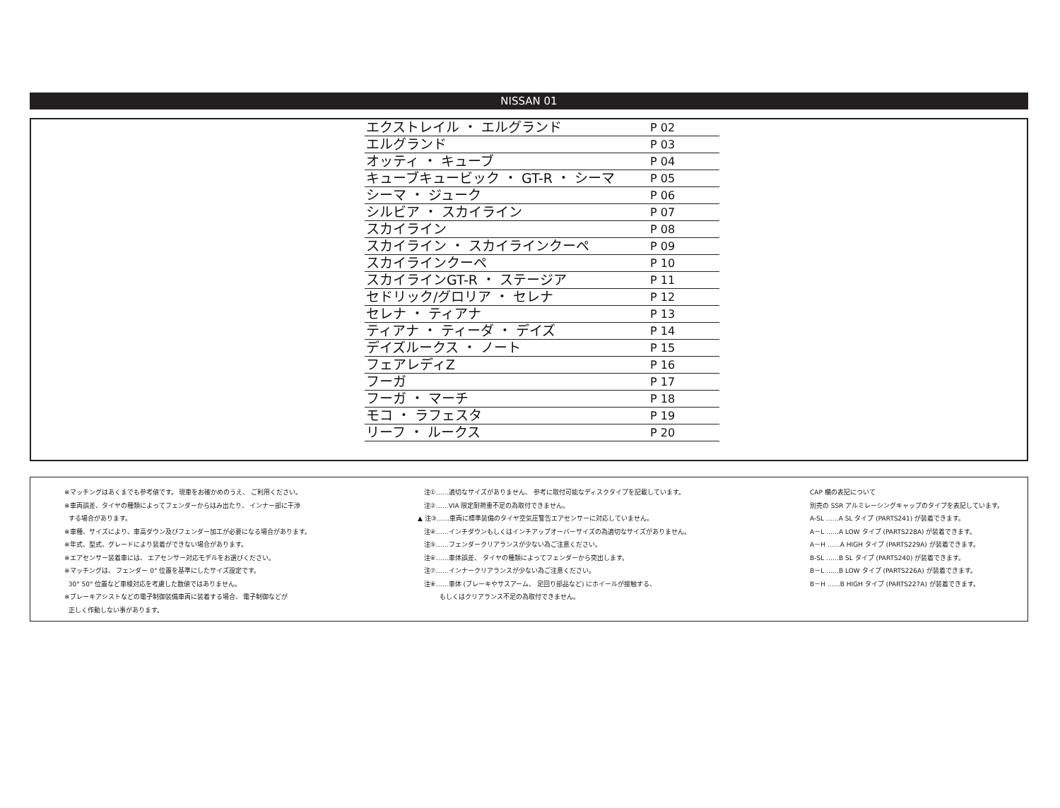NISSAN 01
| エクストレイル ・ エルグランド | P 02 |
| エルグランド | P 03 |
| オッティ ・ キューブ | P 04 |
| キューブキュービック ・ GT-R ・ シーマ | P 05 |
| シーマ ・ ジューク | P 06 |
| シルビア ・ スカイライン | P 07 |
| スカイライン | P 08 |
| スカイライン ・ スカイラインクーペ | P 09 |
| スカイラインクーペ | P 10 |
| スカイラインGT-R ・ ステージア | P 11 |
| セドリック/グロリア ・ セレナ | P 12 |
| セレナ ・ ティアナ | P 13 |
| ティアナ ・ ティーダ ・ デイズ | P 14 |
| デイズルークス ・ ノート | P 15 |
| フェアレディZ | P 16 |
| フーガ | P 17 |
| フーガ ・ マーチ | P 18 |
| モコ ・ ラフェスタ | P 19 |
| リーフ ・ ルークス | P 20 |
※マッチングはあくまでも参考値です。 現車をお確かめのうえ、 ご利用ください。
※車両誤差、タイヤの種類によってフェンダーからはみ出たり、 インナー部に干渉
する場合があります。
※車種、サイズにより、車高ダウン及びフェンダー加工が必要になる場合があります。
※年式、型式、グレードにより装着ができない場合があります。
※エアセンサー装着車には、 エアセンサー対応モデルをお選びください。
※マッチングは、 フェンダー 0° 位置を基準にしたサイズ設定です。
30° 50° 位置など車検対応を考慮した数値ではありません。
※ブレーキアシストなどの電子制御装備車両に装着する場合、 電子制御などが
正しく作動しない事があります。
注①……適切なサイズがありません、 参考に取付可能なディスクタイプを記載しています。
注②……VIA 限定耐荷重不足の為取付できません。
▲ 注③……車両に標準装備のタイヤ空気圧警告エアセンサーに対応していません。
注④……インチダウンもしくはインチアップオーバーサイズの為適切なサイズがありません。
注⑤……フェンダークリアランスが少ない為ご注意ください。
注⑥……車体誤差、 タイヤの種類によってフェンダーから突出します。
注⑦……インナークリアランスが少ない為ご注意ください。
注⑧……車体 (ブレーキやサスアーム、 足回り部品など) にホイールが接触する、
もしくはクリアランス不足の為取付できません。
CAP 欄の表記について
別売の SSR アルミレーシングキャップのタイプを表記しています。
A-SL ……A SL タイプ (PARTS241) が装着できます。
A－L ……A LOW タイプ (PARTS228A) が装着できます。
A－H ……A HIGH タイプ (PARTS229A) が装着できます。
B-SL ……B SL タイプ (PARTS240) が装着できます。
B－L ……B LOW タイプ (PARTS226A) が装着できます。
B－H ……B HIGH タイプ (PARTS227A) が装着できます。